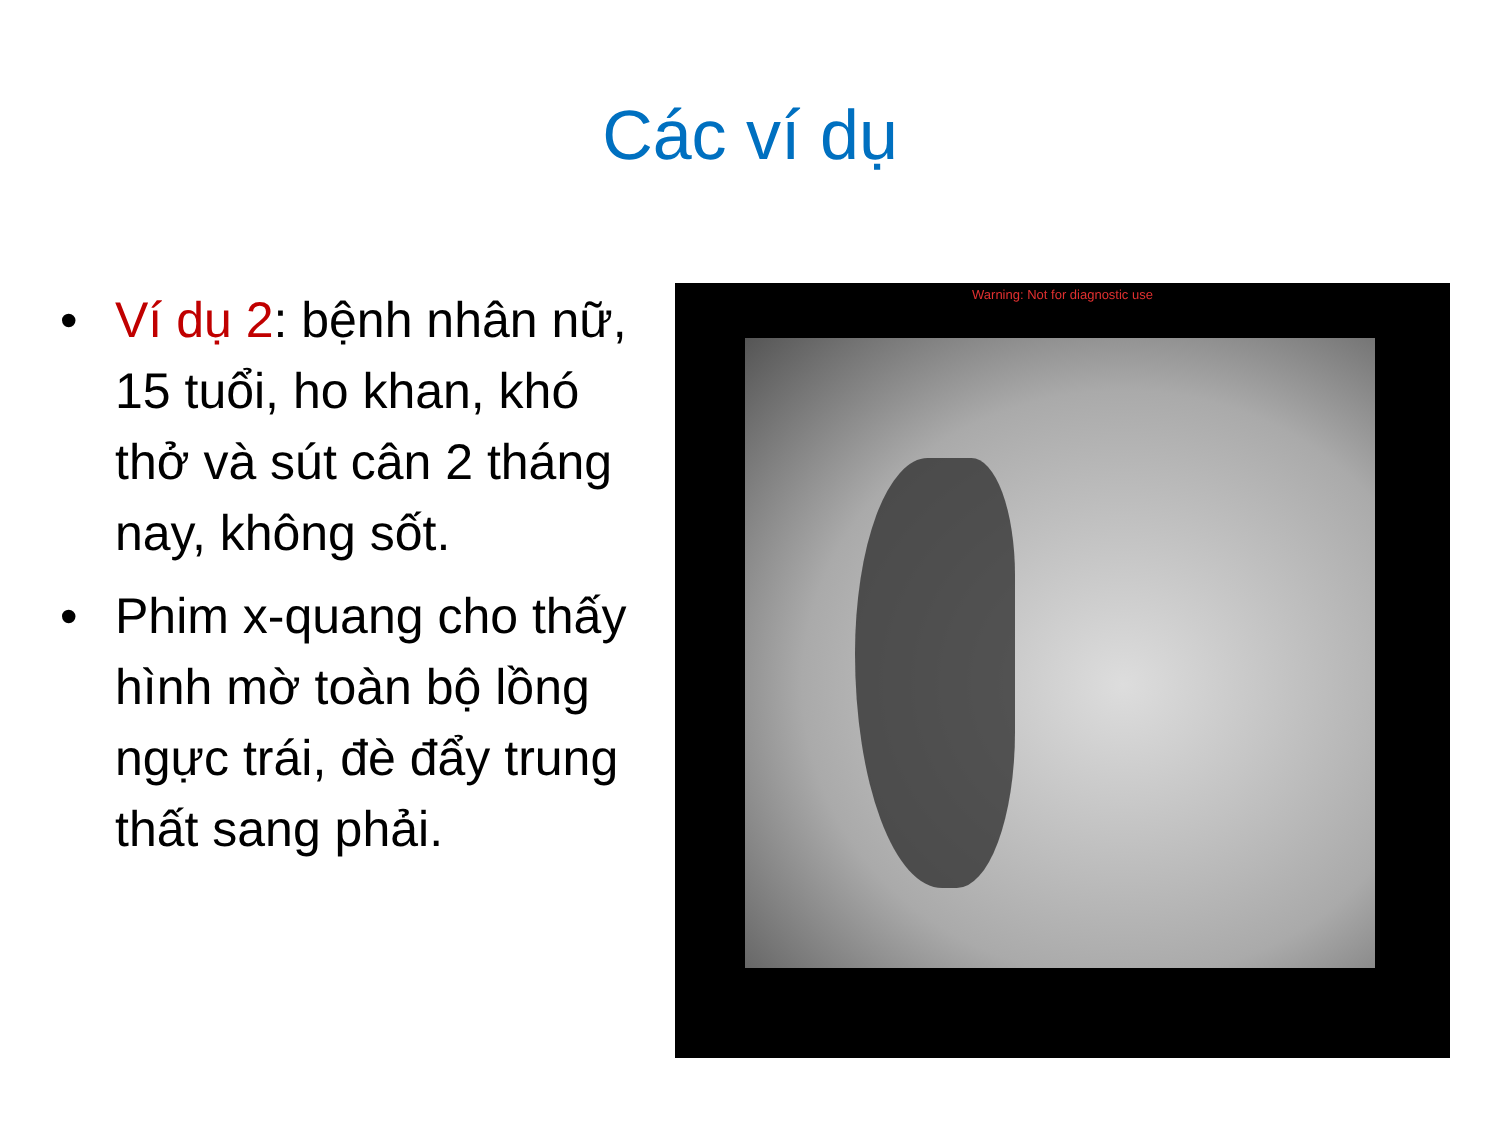Các ví dụ
• Ví dụ 2: bệnh nhân nữ, 15 tuổi, ho khan, khó thở và sút cân 2 tháng nay, không sốt.
• Phim x-quang cho thấy hình mờ toàn bộ lồng ngực trái, đè đẩy trung thất sang phải.
Warning: Not for diagnostic use